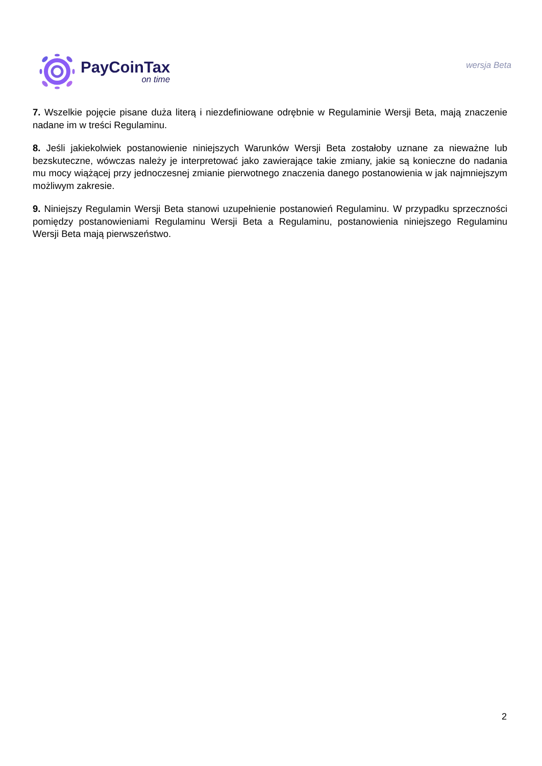PayCoinTax
on time
wersja Beta
7. Wszelkie pojęcie pisane duża literą i niezdefiniowane odrębnie w Regulaminie Wersji Beta, mają znaczenie nadane im w treści Regulaminu.
8. Jeśli jakiekolwiek postanowienie niniejszych Warunków Wersji Beta zostałoby uznane za nieważne lub bezskuteczne, wówczas należy je interpretować jako zawierające takie zmiany, jakie są konieczne do nadania mu mocy wiążącej przy jednoczesnej zmianie pierwotnego znaczenia danego postanowienia w jak najmniejszym możliwym zakresie.
9. Niniejszy Regulamin Wersji Beta stanowi uzupełnienie postanowień Regulaminu. W przypadku sprzeczności pomiędzy postanowieniami Regulaminu Wersji Beta a Regulaminu, postanowienia niniejszego Regulaminu Wersji Beta mają pierwszeństwo.
2